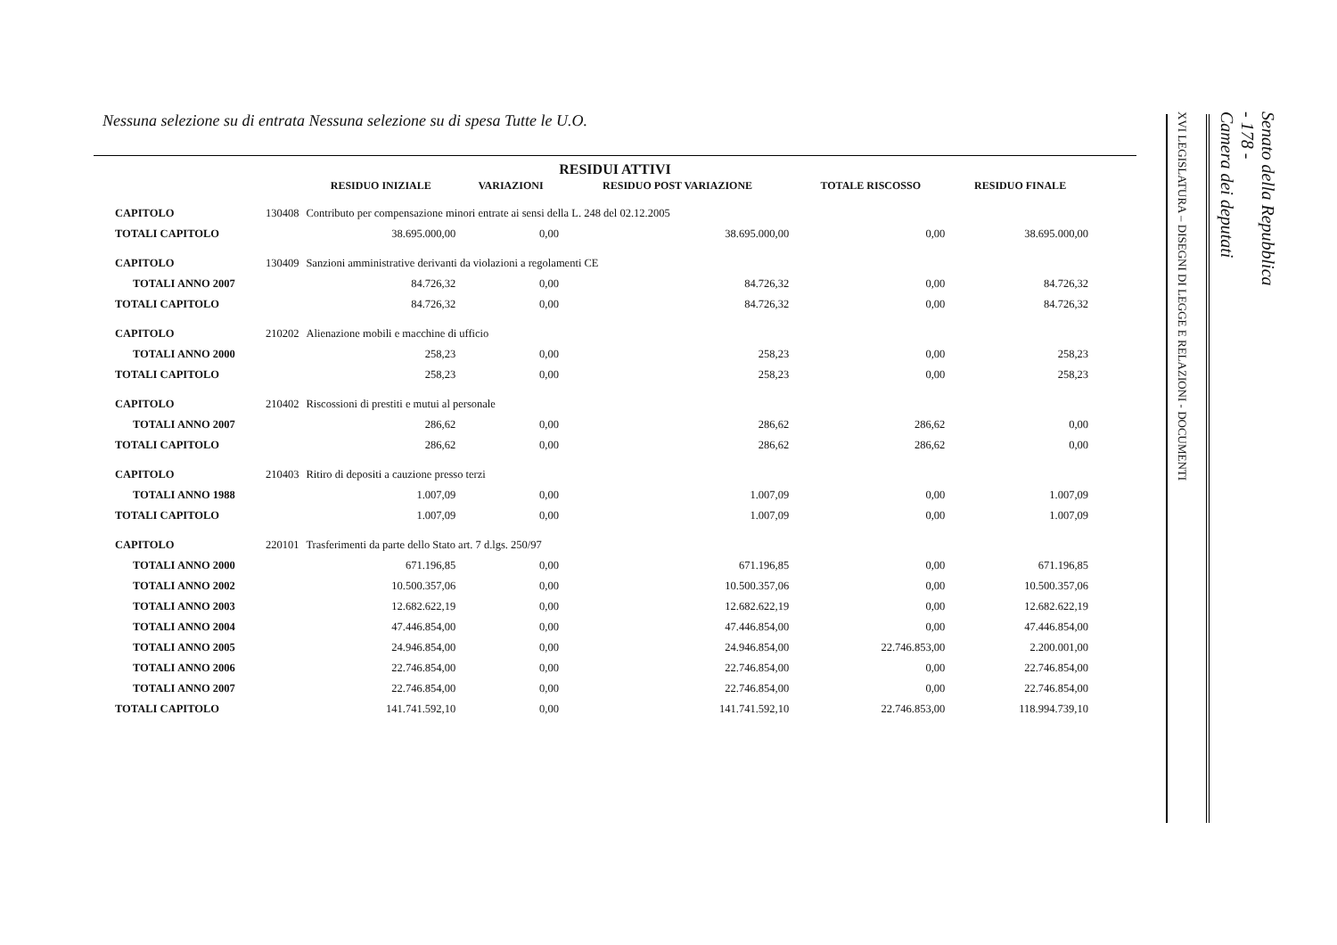Nessuna selezione su di entrata Nessuna selezione su di spesa Tutte le U.O.
RESIDUI ATTIVI
| | | RESIDUO INIZIALE | VARIAZIONI | RESIDUO POST VARIAZIONE | TOTALE RISCOSSO | RESIDUO FINALE |
| --- | --- | --- | --- | --- | --- | --- |
| CAPITOLO | 130408 | Contributo per compensazione minori entrate ai sensi della L. 248 del 02.12.2005 | | | | |
| TOTALI CAPITOLO | | 38.695.000,00 | 0,00 | 38.695.000,00 | 0,00 | 38.695.000,00 |
| CAPITOLO | 130409 | Sanzioni amministrative derivanti da violazioni a regolamenti CE | | | | |
| TOTALI ANNO 2007 | | 84.726,32 | 0,00 | 84.726,32 | 0,00 | 84.726,32 |
| TOTALI CAPITOLO | | 84.726,32 | 0,00 | 84.726,32 | 0,00 | 84.726,32 |
| CAPITOLO | 210202 | Alienazione mobili e macchine di ufficio | | | | |
| TOTALI ANNO 2000 | | 258,23 | 0,00 | 258,23 | 0,00 | 258,23 |
| TOTALI CAPITOLO | | 258,23 | 0,00 | 258,23 | 0,00 | 258,23 |
| CAPITOLO | 210402 | Riscossioni di prestiti e mutui al personale | | | | |
| TOTALI ANNO 2007 | | 286,62 | 0,00 | 286,62 | 286,62 | 0,00 |
| TOTALI CAPITOLO | | 286,62 | 0,00 | 286,62 | 286,62 | 0,00 |
| CAPITOLO | 210403 | Ritiro di depositi a cauzione presso terzi | | | | |
| TOTALI ANNO 1988 | | 1.007,09 | 0,00 | 1.007,09 | 0,00 | 1.007,09 |
| TOTALI CAPITOLO | | 1.007,09 | 0,00 | 1.007,09 | 0,00 | 1.007,09 |
| CAPITOLO | 220101 | Trasferimenti da parte dello Stato art. 7 d.lgs. 250/97 | | | | |
| TOTALI ANNO 2000 | | 671.196,85 | 0,00 | 671.196,85 | 0,00 | 671.196,85 |
| TOTALI ANNO 2002 | | 10.500.357,06 | 0,00 | 10.500.357,06 | 0,00 | 10.500.357,06 |
| TOTALI ANNO 2003 | | 12.682.622,19 | 0,00 | 12.682.622,19 | 0,00 | 12.682.622,19 |
| TOTALI ANNO 2004 | | 47.446.854,00 | 0,00 | 47.446.854,00 | 0,00 | 47.446.854,00 |
| TOTALI ANNO 2005 | | 24.946.854,00 | 0,00 | 24.946.854,00 | 22.746.853,00 | 2.200.001,00 |
| TOTALI ANNO 2006 | | 22.746.854,00 | 0,00 | 22.746.854,00 | 0,00 | 22.746.854,00 |
| TOTALI ANNO 2007 | | 22.746.854,00 | 0,00 | 22.746.854,00 | 0,00 | 22.746.854,00 |
| TOTALI CAPITOLO | | 141.741.592,10 | 0,00 | 141.741.592,10 | 22.746.853,00 | 118.994.739,10 |
Senato della Repubblica
- 178 -
Camera dei deputati
XVI LEGISLATURA – DISEGNI DI LEGGE E RELAZIONI - DOCUMENTI